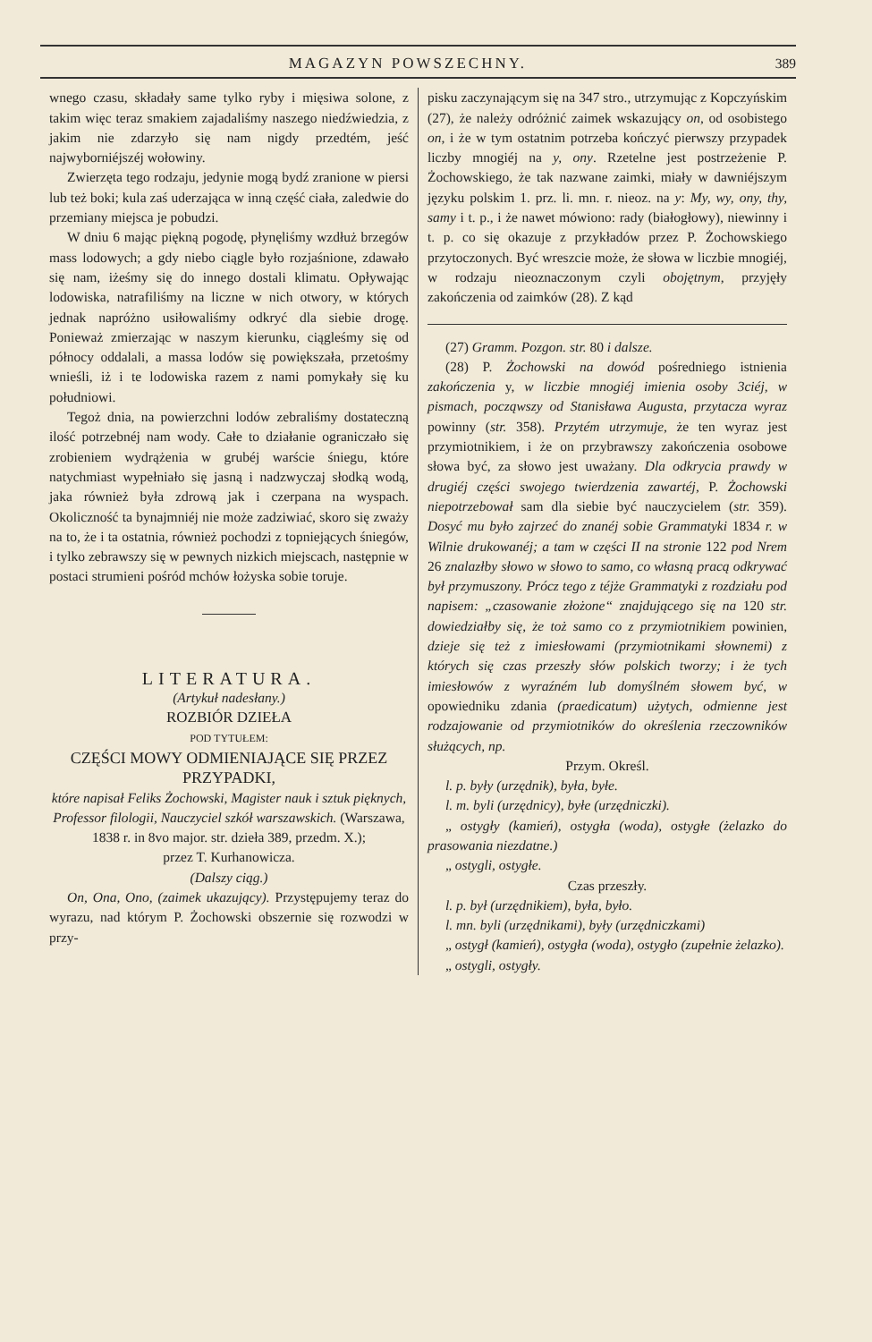MAGAZYN POWSZECHNY. 389
wnego czasu, składały same tylko ryby i mięsiwa solone, z takim więc teraz smakiem zajadaliśmy naszego niedźwiedzia, z jakim nie zdarzyło się nam nigdy przedtém, jeść najwyborniéjszéj wołowiny.
Zwierzęta tego rodzaju, jedynie mogą bydź zranione w piersi lub też boki; kula zaś uderzająca w inną część ciała, zaledwie do przemiany miejsca je pobudzi.
W dniu 6 mając piękną pogodę, płynęliśmy wzdłuż brzegów mass lodowych; a gdy niebo ciągle było rozjaśnione, zdawało się nam, iżeśmy się do innego dostali klimatu. Opływając lodowiska, natrafiliśmy na liczne w nich otwory, w których jednak napróżno usiłowaliśmy odkryć dla siebie drogę. Ponieważ zmierzając w naszym kierunku, ciągleśmy się od północy oddalali, a massa lodów się powiększała, przetośmy wnieśli, iż i te lodowiska razem z nami pomykały się ku południowi.
Tegoż dnia, na powierzchni lodów zebraliśmy dostateczną ilość potrzebnéj nam wody. Całe to działanie ograniczało się zrobieniem wydrążenia w grubéj warście śniegu, które natychmiast wypełniało się jasną i nadzwyczaj słodką wodą, jaka również była zdrową jak i czerpana na wyspach. Okoliczność ta bynajmniéj nie może zadziwiać, skoro się zważy na to, że i ta ostatnia, również pochodzi z topniejących śniegów, i tylko zebrawszy się w pewnych nizkich miejscach, następnie w postaci strumieni pośród mchów łożyska sobie toruje.
LITERATURA.
(Artykuł nadesłany.)
ROZBIÓR DZIEŁA
POD TYTUŁEM:
CZĘŚCI MOWY ODMIENIAJĄCE SIĘ PRZEZ PRZYPADKI,
które napisał Feliks Żochowski, Magister nauk i sztuk pięknych, Professor filologii, Nauczyciel szkół warszawskich. (Warszawa, 1838 r. in 8vo major. str. dzieła 389, przedm. X.);
przez T. Kurhanowicza.
(Dalszy ciąg.)
On, Ona, Ono, (zaimek ukazujący). Przystępujemy teraz do wyrazu, nad którym P. Żochowski obszernie się rozwodzi w przy-
pisku zaczynającym się na 347 stro., utrzymując z Kopczyńskim (27), że należy odróżnić zaimek wskazujący on, od osobistego on, i że w tym ostatnim potrzeba kończyć pierwszy przypadek liczby mnogiéj na y, ony. Rzetelne jest postrzeżenie P. Żochowskiego, że tak nazwane zaimki, miały w dawniéjszym języku polskim 1. prz. li. mn. r. nieoz. na y: My, wy, ony, thy, samy i t. p., i że nawet mówiono: rady (białogłowy), niewinny i t. p. co się okazuje z przykładów przez P. Żochowskiego przytoczonych. Być wreszcie może, że słowa w liczbie mnogiéj, w rodzaju nieoznaczonym czyli obojętnym, przyjęły zakończenia od zaimków (28). Z kąd
(27) Gramm. Pozgon. str. 80 i dalsze.
(28) P. Żochowski na dowód pośredniego istnienia zakończenia y, w liczbie mnogiéj imienia osoby 3ciéj, w pismach, począwszy od Stanisława Augusta, przytacza wyraz powinny (str. 358). Przytém utrzymuje, że ten wyraz jest przymiotnikiem, i że on przybrawszy zakończenia osobowe słowa być, za słowo jest uważany. Dla odkrycia prawdy w drugiéj części swojego twierdzenia zawartéj, P. Żochowski niepotrzebował sam dla siebie być nauczycielem (str. 359). Dosyć mu było zajrzeć do znanéj sobie Grammatyki 1834 r. w Wilnie drukowanéj; a tam w części II na stronie 122 pod Nrem 26 znalazłby słowo w słowo to samo, co własną pracą odkrywać był przymuszony. Prócz tego z téjże Grammatyki z rozdziału pod napisem: „czasowanie złożone“ znajdującego się na 120 str. dowiedziałby się, że toż samo co z przymiotnikiem powinien, dzieje się też z imiesłowami (przymiotnikami słownemi) z których się czas przeszły słów polskich tworzy; i że tych imiesłowów z wyraźném lub domyślném słowem być, w opowiedniku zdania (praedicatum) użytych, odmienne jest rodzajowanie od przymiotników do określenia rzeczowników służących, np.
Przym. Określ.
l. p. były (urzędnik), była, byłe.
l. m. byli (urzędnicy), byłe (urzędniczki).
„ ostygły (kamień), ostygła (woda), ostygłe (żelazko do prasowania niezdatne.)
„ ostygli, ostygłe.
Czas przeszły.
l. p. był (urzędnikiem), była, było.
l. mn. byli (urzędnikami), były (urzędniczkami)
„ ostygł (kamień), ostygła (woda), ostygło (zupełnie żelazko).
„ ostygli, ostygły.